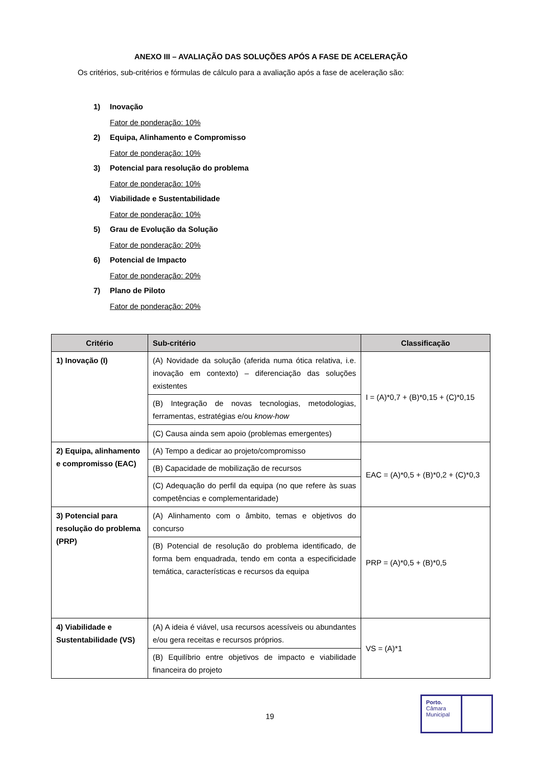ANEXO III – AVALIAÇÃO DAS SOLUÇÕES APÓS A FASE DE ACELERAÇÃO
Os critérios, sub-critérios e fórmulas de cálculo para a avaliação após a fase de aceleração são:
1) Inovação
Fator de ponderação: 10%
2) Equipa, Alinhamento e Compromisso
Fator de ponderação: 10%
3) Potencial para resolução do problema
Fator de ponderação: 10%
4) Viabilidade e Sustentabilidade
Fator de ponderação: 10%
5) Grau de Evolução da Solução
Fator de ponderação: 20%
6) Potencial de Impacto
Fator de ponderação: 20%
7) Plano de Piloto
Fator de ponderação: 20%
| Critério | Sub-critério | Classificação |
| --- | --- | --- |
| 1) Inovação (I) | (A) Novidade da solução (aferida numa ótica relativa, i.e. inovação em contexto) – diferenciação das soluções existentes | I = (A)*0,7 + (B)*0,15 + (C)*0,15 |
| | (B) Integração de novas tecnologias, metodologias, ferramentas, estratégias e/ou know-how | |
| | (C) Causa ainda sem apoio (problemas emergentes) | |
| 2) Equipa, alinhamento e compromisso (EAC) | (A) Tempo a dedicar ao projeto/compromisso | EAC = (A)*0,5 + (B)*0,2 + (C)*0,3 |
| | (B) Capacidade de mobilização de recursos | |
| | (C) Adequação do perfil da equipa (no que refere às suas competências e complementaridade) | |
| 3) Potencial para resolução do problema (PRP) | (A) Alinhamento com o âmbito, temas e objetivos do concurso | PRP = (A)*0,5 + (B)*0,5 |
| | (B) Potencial de resolução do problema identificado, de forma bem enquadrada, tendo em conta a especificidade temática, características e recursos da equipa | |
| 4) Viabilidade e Sustentabilidade (VS) | (A) A ideia é viável, usa recursos acessíveis ou abundantes e/ou gera receitas e recursos próprios. | VS = (A)*1 |
| | (B) Equilíbrio entre objetivos de impacto e viabilidade financeira do projeto | |
19
Porto.
Câmara
Municipal